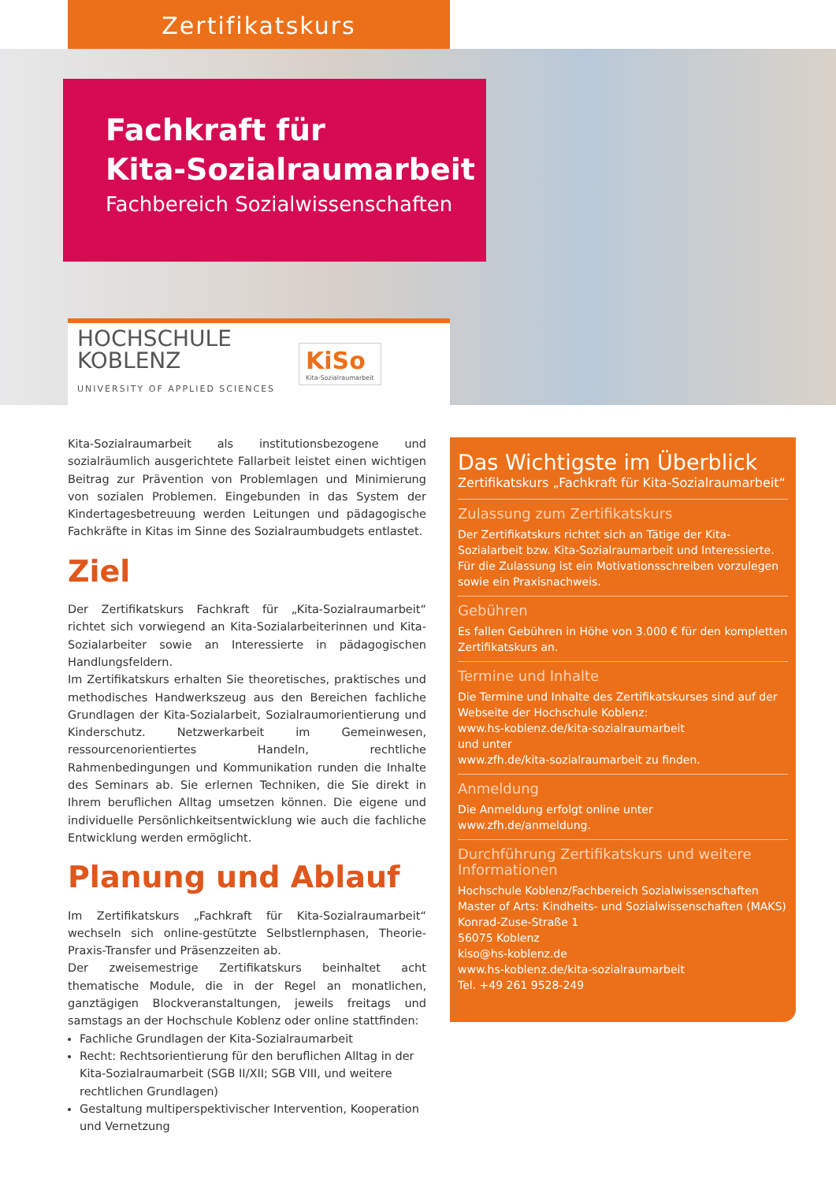Zertifikatskurs
Fachkraft für
Kita-Sozialraumarbeit
Fachbereich Sozialwissenschaften
HOCHSCHULE
KOBLENZ
UNIVERSITY OF APPLIED SCIENCES
KiSo
Kita-Sozialraumarbeit
Kita-Sozialraumarbeit als institutionsbezogene und sozialräumlich ausgerichtete Fallarbeit leistet einen wichtigen Beitrag zur Prävention von Problemlagen und Minimierung von sozialen Problemen. Eingebunden in das System der Kindertagesbetreuung werden Leitungen und pädagogische Fachkräfte in Kitas im Sinne des Sozialraumbudgets entlastet.
Ziel
Der Zertifikatskurs Fachkraft für „Kita-Sozialraumarbeit“ richtet sich vorwiegend an Kita-Sozialarbeiterinnen und Kita-Sozialarbeiter sowie an Interessierte in pädagogischen Handlungsfeldern.
Im Zertifikatskurs erhalten Sie theoretisches, praktisches und methodisches Handwerkszeug aus den Bereichen fachliche Grundlagen der Kita-Sozialarbeit, Sozialraumorientierung und Kinderschutz. Netzwerkarbeit im Gemeinwesen, ressourcenorientiertes Handeln, rechtliche Rahmenbedingungen und Kommunikation runden die Inhalte des Seminars ab. Sie erlernen Techniken, die Sie direkt in Ihrem beruflichen Alltag umsetzen können. Die eigene und individuelle Persönlichkeitsentwicklung wie auch die fachliche Entwicklung werden ermöglicht.
Planung und Ablauf
Im Zertifikatskurs „Fachkraft für Kita-Sozialraumarbeit“ wechseln sich online-gestützte Selbstlernphasen, Theorie-Praxis-Transfer und Präsenzzeiten ab.
Der zweisemestrige Zertifikatskurs beinhaltet acht thematische Module, die in der Regel an monatlichen, ganztägigen Blockveranstaltungen, jeweils freitags und samstags an der Hochschule Koblenz oder online stattfinden:
Fachliche Grundlagen der Kita-Sozialraumarbeit
Recht: Rechtsorientierung für den beruflichen Alltag in der Kita-Sozialraumarbeit (SGB II/XII; SGB VIII, und weitere rechtlichen Grundlagen)
Gestaltung multiperspektivischer Intervention, Kooperation und Vernetzung
Das Wichtigste im Überblick
Zertifikatskurs „Fachkraft für Kita-Sozialraumarbeit“
Zulassung zum Zertifikatskurs
Der Zertifikatskurs richtet sich an Tätige der Kita-Sozialarbeit bzw. Kita-Sozialraumarbeit und Interessierte. Für die Zulassung ist ein Motivationsschreiben vorzulegen sowie ein Praxisnachweis.
Gebühren
Es fallen Gebühren in Höhe von 3.000 € für den kompletten Zertifikatskurs an.
Termine und Inhalte
Die Termine und Inhalte des Zertifikatskurses sind auf der Webseite der Hochschule Koblenz:
www.hs-koblenz.de/kita-sozialraumarbeit
und unter
www.zfh.de/kita-sozialraumarbeit zu finden.
Anmeldung
Die Anmeldung erfolgt online unter www.zfh.de/anmeldung.
Durchführung Zertifikatskurs und weitere Informationen
Hochschule Koblenz/Fachbereich Sozialwissenschaften
Master of Arts: Kindheits- und Sozialwissenschaften (MAKS)
Konrad-Zuse-Straße 1
56075 Koblenz
kiso@hs-koblenz.de
www.hs-koblenz.de/kita-sozialraumarbeit
Tel. +49 261 9528-249